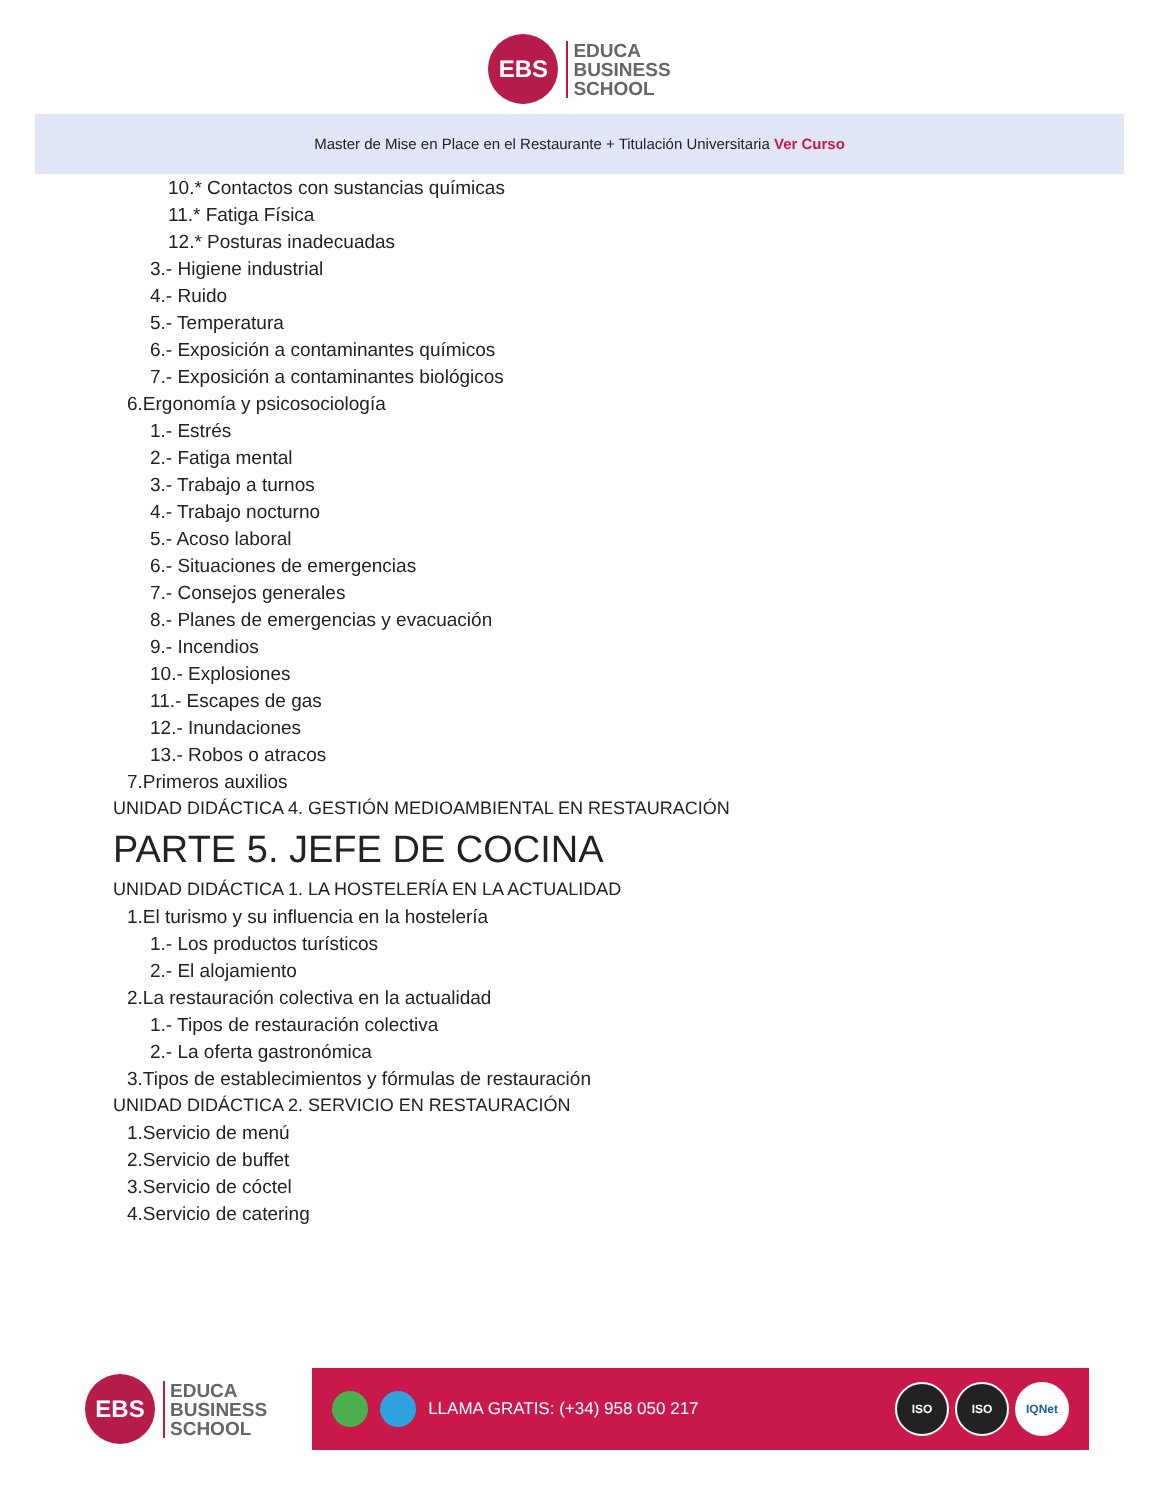EBS
EDUCA
BUSINESS
SCHOOL
Master de Mise en Place en el Restaurante + Titulación Universitaria Ver Curso
10.* Contactos con sustancias químicas
11.* Fatiga Física
12.* Posturas inadecuadas
3.- Higiene industrial
4.- Ruido
5.- Temperatura
6.- Exposición a contaminantes químicos
7.- Exposición a contaminantes biológicos
6.Ergonomía y psicosociología
1.- Estrés
2.- Fatiga mental
3.- Trabajo a turnos
4.- Trabajo nocturno
5.- Acoso laboral
6.- Situaciones de emergencias
7.- Consejos generales
8.- Planes de emergencias y evacuación
9.- Incendios
10.- Explosiones
11.- Escapes de gas
12.- Inundaciones
13.- Robos o atracos
7.Primeros auxilios
UNIDAD DIDÁCTICA 4. GESTIÓN MEDIOAMBIENTAL EN RESTAURACIÓN
PARTE 5. JEFE DE COCINA
UNIDAD DIDÁCTICA 1. LA HOSTELERÍA EN LA ACTUALIDAD
1.El turismo y su influencia en la hostelería
1.- Los productos turísticos
2.- El alojamiento
2.La restauración colectiva en la actualidad
1.- Tipos de restauración colectiva
2.- La oferta gastronómica
3.Tipos de establecimientos y fórmulas de restauración
UNIDAD DIDÁCTICA 2. SERVICIO EN RESTAURACIÓN
1.Servicio de menú
2.Servicio de buffet
3.Servicio de cóctel
4.Servicio de catering
EBS
EDUCA
BUSINESS
SCHOOL
LLAMA GRATIS: (+34) 958 050 217
ISO ISO IQNet